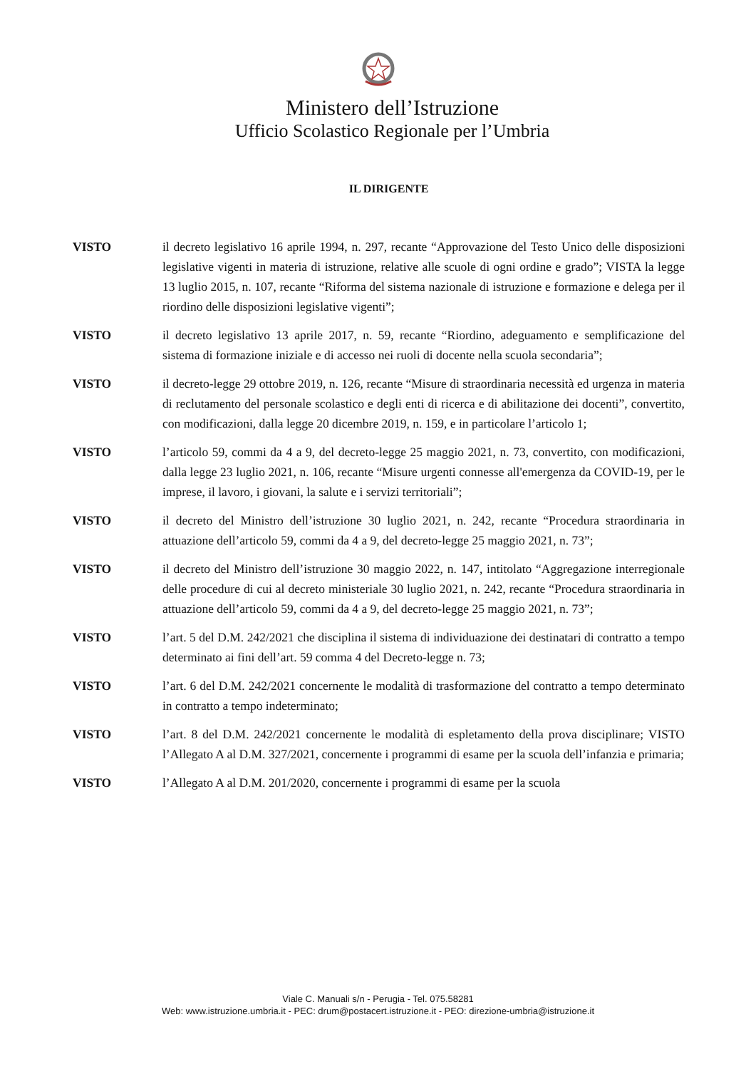Ministero dell’Istruzione
Ufficio Scolastico Regionale per l’Umbria
IL DIRIGENTE
VISTO il decreto legislativo 16 aprile 1994, n. 297, recante “Approvazione del Testo Unico delle disposizioni legislative vigenti in materia di istruzione, relative alle scuole di ogni ordine e grado”; VISTA la legge 13 luglio 2015, n. 107, recante “Riforma del sistema nazionale di istruzione e formazione e delega per il riordino delle disposizioni legislative vigenti”;
VISTO il decreto legislativo 13 aprile 2017, n. 59, recante “Riordino, adeguamento e semplificazione del sistema di formazione iniziale e di accesso nei ruoli di docente nella scuola secondaria”;
VISTO il decreto-legge 29 ottobre 2019, n. 126, recante “Misure di straordinaria necessità ed urgenza in materia di reclutamento del personale scolastico e degli enti di ricerca e di abilitazione dei docenti”, convertito, con modificazioni, dalla legge 20 dicembre 2019, n. 159, e in particolare l’articolo 1;
VISTO l’articolo 59, commi da 4 a 9, del decreto-legge 25 maggio 2021, n. 73, convertito, con modificazioni, dalla legge 23 luglio 2021, n. 106, recante “Misure urgenti connesse all'emergenza da COVID-19, per le imprese, il lavoro, i giovani, la salute e i servizi territoriali”;
VISTO il decreto del Ministro dell’istruzione 30 luglio 2021, n. 242, recante “Procedura straordinaria in attuazione dell’articolo 59, commi da 4 a 9, del decreto-legge 25 maggio 2021, n. 73”;
VISTO il decreto del Ministro dell’istruzione 30 maggio 2022, n. 147, intitolato “Aggregazione interregionale delle procedure di cui al decreto ministeriale 30 luglio 2021, n. 242, recante “Procedura straordinaria in attuazione dell’articolo 59, commi da 4 a 9, del decreto-legge 25 maggio 2021, n. 73”;
VISTO l’art. 5 del D.M. 242/2021 che disciplina il sistema di individuazione dei destinatari di contratto a tempo determinato ai fini dell’art. 59 comma 4 del Decreto-legge n. 73;
VISTO l’art. 6 del D.M. 242/2021 concernente le modalità di trasformazione del contratto a tempo determinato in contratto a tempo indeterminato;
VISTO l’art. 8 del D.M. 242/2021 concernente le modalità di espletamento della prova disciplinare; VISTO l’Allegato A al D.M. 327/2021, concernente i programmi di esame per la scuola dell’infanzia e primaria;
VISTO l’Allegato A al D.M. 201/2020, concernente i programmi di esame per la scuola
Viale C. Manuali s/n - Perugia - Tel. 075.58281
Web: www.istruzione.umbria.it - PEC: drum@postacert.istruzione.it - PEO: direzione-umbria@istruzione.it